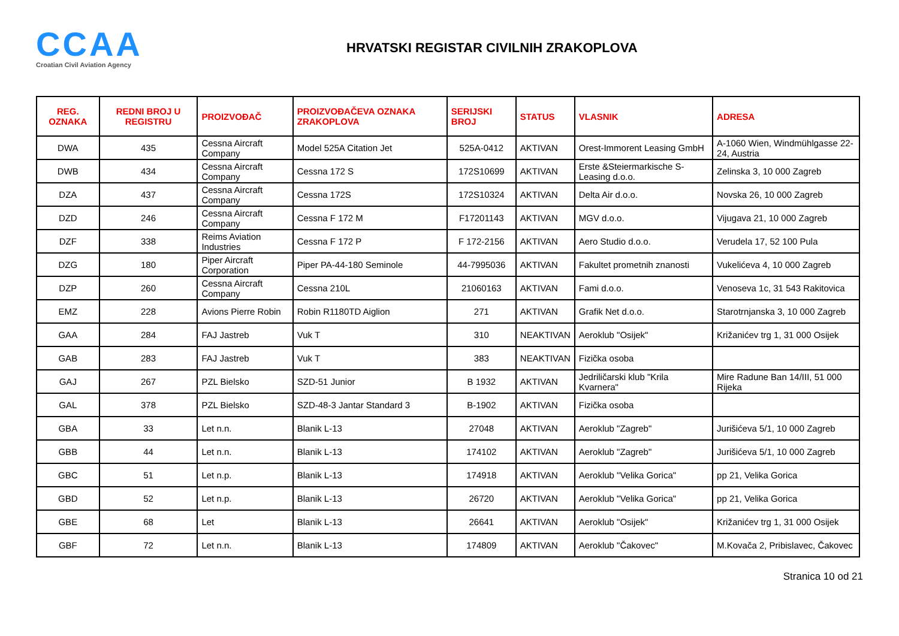CCAA
Croatian Civil Aviation Agency
HRVATSKI REGISTAR CIVILNIH ZRAKOPLOVA
| REG. OZNAKA | REDNI BROJ U REGISTRU | PROIZVOĐAČ | PROIZVOĐAČEVA OZNAKA ZRAKOPLOVA | SERIJSKI BROJ | STATUS | VLASNIK | ADRESA |
| --- | --- | --- | --- | --- | --- | --- | --- |
| DWA | 435 | Cessna Aircraft Company | Model 525A Citation Jet | 525A-0412 | AKTIVAN | Orest-Immorent Leasing GmbH | A-1060 Wien, Windmühlgasse 22-24, Austria |
| DWB | 434 | Cessna Aircraft Company | Cessna 172 S | 172S10699 | AKTIVAN | Erste &Steiermarkische S-Leasing d.o.o. | Zelinska 3, 10 000 Zagreb |
| DZA | 437 | Cessna Aircraft Company | Cessna 172S | 172S10324 | AKTIVAN | Delta Air d.o.o. | Novska 26, 10 000 Zagreb |
| DZD | 246 | Cessna Aircraft Company | Cessna F 172 M | F17201143 | AKTIVAN | MGV d.o.o. | Vijugava 21, 10 000 Zagreb |
| DZF | 338 | Reims Aviation Industries | Cessna F 172 P | F 172-2156 | AKTIVAN | Aero Studio d.o.o. | Verudela 17, 52 100 Pula |
| DZG | 180 | Piper Aircraft Corporation | Piper PA-44-180 Seminole | 44-7995036 | AKTIVAN | Fakultet prometnih znanosti | Vukelićeva 4, 10 000 Zagreb |
| DZP | 260 | Cessna Aircraft Company | Cessna 210L | 21060163 | AKTIVAN | Fami d.o.o. | Venoseva 1c, 31 543 Rakitovica |
| EMZ | 228 | Avions Pierre Robin | Robin R1180TD Aiglion | 271 | AKTIVAN | Grafik Net d.o.o. | Starotrnjanska 3, 10 000 Zagreb |
| GAA | 284 | FAJ Jastreb | Vuk T | 310 | NEAKTIVAN | Aeroklub "Osijek" | Križanićev trg 1, 31 000 Osijek |
| GAB | 283 | FAJ Jastreb | Vuk T | 383 | NEAKTIVAN | Fizička osoba | |
| GAJ | 267 | PZL Bielsko | SZD-51 Junior | B 1932 | AKTIVAN | Jedriličarski klub "Krila Kvarnera" | Mire Radune Ban 14/III, 51 000 Rijeka |
| GAL | 378 | PZL Bielsko | SZD-48-3 Jantar Standard 3 | B-1902 | AKTIVAN | Fizička osoba | |
| GBA | 33 | Let n.n. | Blanik L-13 | 27048 | AKTIVAN | Aeroklub "Zagreb" | Jurišićeva 5/1, 10 000 Zagreb |
| GBB | 44 | Let n.n. | Blanik L-13 | 174102 | AKTIVAN | Aeroklub "Zagreb" | Jurišićeva 5/1, 10 000 Zagreb |
| GBC | 51 | Let n.p. | Blanik L-13 | 174918 | AKTIVAN | Aeroklub "Velika Gorica" | pp 21, Velika Gorica |
| GBD | 52 | Let n.p. | Blanik L-13 | 26720 | AKTIVAN | Aeroklub "Velika Gorica" | pp 21, Velika Gorica |
| GBE | 68 | Let | Blanik L-13 | 26641 | AKTIVAN | Aeroklub "Osijek" | Križanićev trg 1, 31 000 Osijek |
| GBF | 72 | Let n.n. | Blanik L-13 | 174809 | AKTIVAN | Aeroklub "Čakovec" | M.Kovača 2, Pribislavec, Čakovec |
Stranica 10 od 21